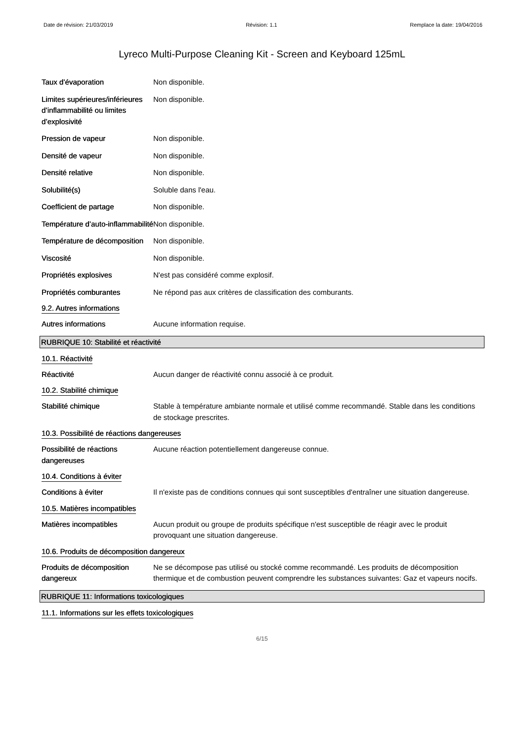Date de révision: 21/03/2019 Révision: 1.1 Remplace la date: 19/04/2016
Lyreco Multi-Purpose Cleaning Kit - Screen and Keyboard 125mL
Taux d’évaporation Non disponible.
Limites supérieures/inférieures d’inflammabilité ou limites d’explosivité
Non disponible.
Pression de vapeur Non disponible.
Densité de vapeur Non disponible.
Densité relative Non disponible.
Solubilité(s) Soluble dans l'eau.
Coefficient de partage Non disponible.
Température d’auto-inflammabilité
Non disponible.
Température de décomposition
Non disponible.
Viscosité Non disponible.
Propriétés explosives N'est pas considéré comme explosif.
Propriétés comburantes Ne répond pas aux critères de classification des comburants.
9.2. Autres informations
Autres informations Aucune information requise.
RUBRIQUE 10: Stabilité et réactivité
10.1. Réactivité
Réactivité Aucun danger de réactivité connu associé à ce produit.
10.2. Stabilité chimique
Stabilité chimique Stable à température ambiante normale et utilisé comme recommandé. Stable dans les conditions de stockage prescrites.
10.3. Possibilité de réactions dangereuses
Possibilité de réactions dangereuses
Aucune réaction potentiellement dangereuse connue.
10.4. Conditions à éviter
Conditions à éviter Il n'existe pas de conditions connues qui sont susceptibles d'entraîner une situation dangereuse.
10.5. Matières incompatibles
Matières incompatibles Aucun produit ou groupe de produits spécifique n'est susceptible de réagir avec le produit provoquant une situation dangereuse.
10.6. Produits de décomposition dangereux
Produits de décomposition dangereux
Ne se décompose pas utilisé ou stocké comme recommandé. Les produits de décomposition thermique et de combustion peuvent comprendre les substances suivantes: Gaz et vapeurs nocifs.
RUBRIQUE 11: Informations toxicologiques
11.1. Informations sur les effets toxicologiques
6/15